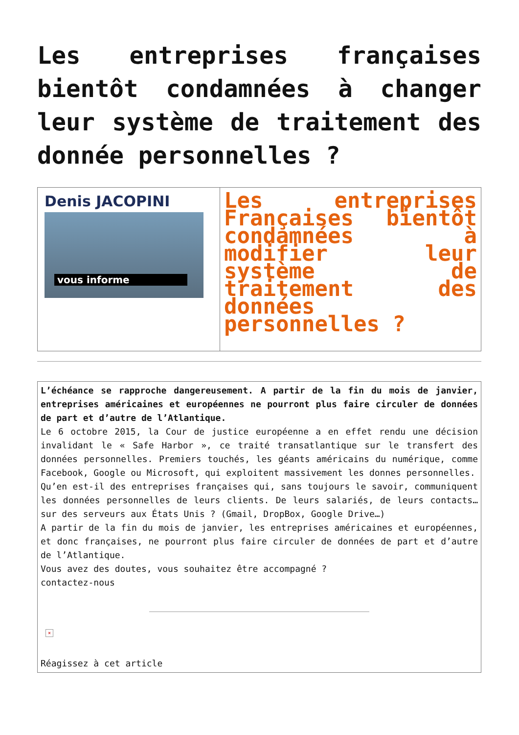Les entreprises françaises bientôt condamnées à changer leur système de traitement des donnée personnelles ?
Denis JACOPINI
vous informe
Les entreprises Françaises bientôt condamnées à modifier leur système de traitement des données personnelles ?
L’échéance se rapproche dangereusement. A partir de la fin du mois de janvier, entreprises américaines et européennes ne pourront plus faire circuler de données de part et d’autre de l’Atlantique.
Le 6 octobre 2015, la Cour de justice européenne a en effet rendu une décision invalidant le « Safe Harbor », ce traité transatlantique sur le transfert des données personnelles. Premiers touchés, les géants américains du numérique, comme Facebook, Google ou Microsoft, qui exploitent massivement les donnes personnelles.
Qu’en est-il des entreprises françaises qui, sans toujours le savoir, communiquent les données personnelles de leurs clients. De leurs salariés, de leurs contacts… sur des serveurs aux États Unis ? (Gmail, DropBox, Google Drive…)
A partir de la fin du mois de janvier, les entreprises américaines et européennes, et donc françaises, ne pourront plus faire circuler de données de part et d’autre de l’Atlantique.
Vous avez des doutes, vous souhaitez être accompagné ?
contactez-nous
×
Réagissez à cet article